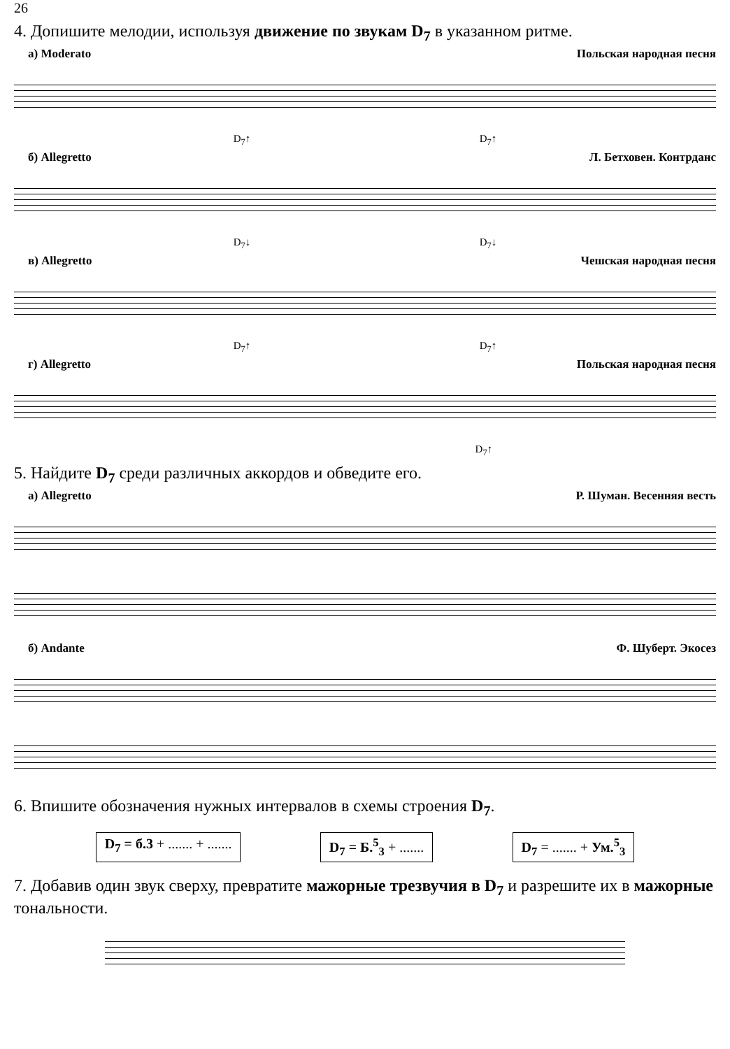26
4. Допишите мелодии, используя движение по звукам D<sub>7</sub> в указанном ритме.
а) Moderato Польская народная песня
D<sub>7</sub>↑ D<sub>7</sub>↑
б) Allegretto Л. Бетховен. Контрданс
D<sub>7</sub>↓ D<sub>7</sub>↓
в) Allegretto Чешская народная песня
D<sub>7</sub>↑ D<sub>7</sub>↑
г) Allegretto Польская народная песня
D<sub>7</sub>↑
5. Найдите D<sub>7</sub> среди различных аккордов и обведите его.
а) Allegretto Р. Шуман. Весенняя весть
б) Andante Ф. Шуберт. Экосез
6. Впишите обозначения нужных интервалов в схемы строения D<sub>7</sub>.
D<sub>7</sub> = б.3 + ....... + ....... D<sub>7</sub> = Б.<sup>5</sup><sub>3</sub> + ....... D<sub>7</sub> = ....... + Ум.<sup>5</sup><sub>3</sub>
7. Добавив один звук сверху, превратите мажорные трезвучия в D<sub>7</sub> и разрешите их в мажорные тональности.